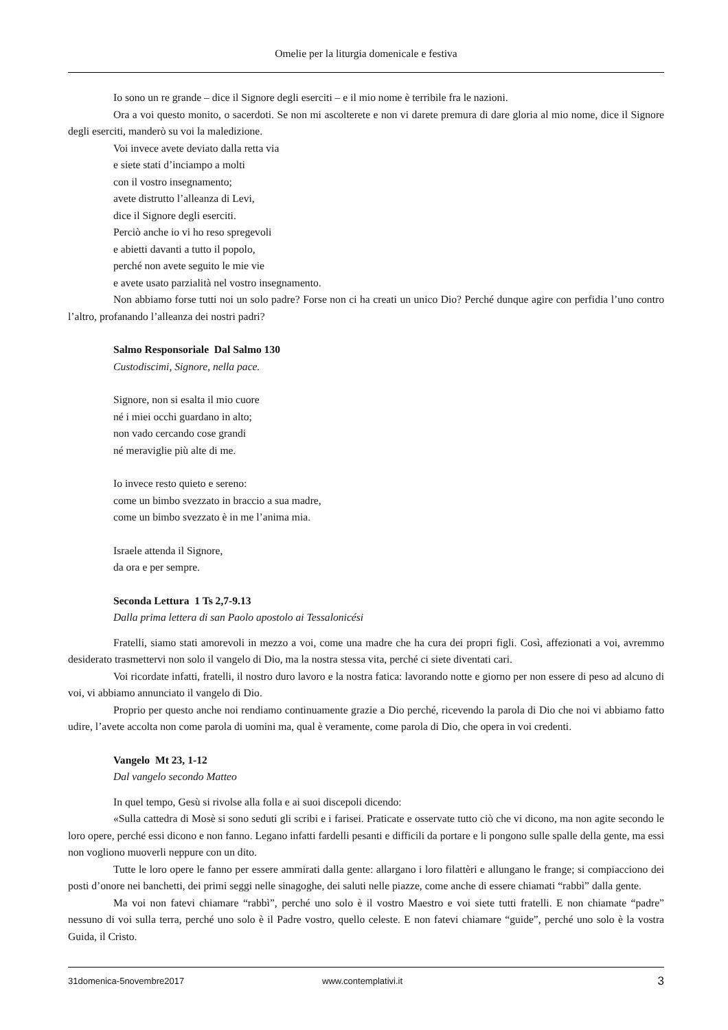Omelie per la liturgia domenicale e festiva
Io sono un re grande – dice il Signore degli eserciti – e il mio nome è terribile fra le nazioni.
Ora a voi questo monito, o sacerdoti. Se non mi ascolterete e non vi darete premura di dare gloria al mio nome, dice il Signore degli eserciti, manderò su voi la maledizione.
Voi invece avete deviato dalla retta via
e siete stati d’inciampo a molti
con il vostro insegnamento;
avete distrutto l’alleanza di Levi,
dice il Signore degli eserciti.
Perciò anche io vi ho reso spregevoli
e abietti davanti a tutto il popolo,
perché non avete seguito le mie vie
e avete usato parzialità nel vostro insegnamento.
Non abbiamo forse tutti noi un solo padre? Forse non ci ha creati un unico Dio? Perché dunque agire con perfidia l’uno contro l’altro, profanando l’alleanza dei nostri padri?
Salmo Responsoriale Dal Salmo 130
Custodiscimi, Signore, nella pace.
Signore, non si esalta il mio cuore
né i miei occhi guardano in alto;
non vado cercando cose grandi
né meraviglie più alte di me.
Io invece resto quieto e sereno:
come un bimbo svezzato in braccio a sua madre,
come un bimbo svezzato è in me l’anima mia.
Israele attenda il Signore,
da ora e per sempre.
Seconda Lettura 1 Ts 2,7-9.13
Dalla prima lettera di san Paolo apostolo ai Tessalonicési
Fratelli, siamo stati amorevoli in mezzo a voi, come una madre che ha cura dei propri figli. Così, affezionati a voi, avremmo desiderato trasmettervi non solo il vangelo di Dio, ma la nostra stessa vita, perché ci siete diventati cari.
Voi ricordate infatti, fratelli, il nostro duro lavoro e la nostra fatica: lavorando notte e giorno per non essere di peso ad alcuno di voi, vi abbiamo annunciato il vangelo di Dio.
Proprio per questo anche noi rendiamo continuamente grazie a Dio perché, ricevendo la parola di Dio che noi vi abbiamo fatto udire, l’avete accolta non come parola di uomini ma, qual è veramente, come parola di Dio, che opera in voi credenti.
Vangelo Mt 23, 1-12
Dal vangelo secondo Matteo
In quel tempo, Gesù si rivolse alla folla e ai suoi discepoli dicendo:
«Sulla cattedra di Mosè si sono seduti gli scribi e i farisei. Praticate e osservate tutto ciò che vi dicono, ma non agite secondo le loro opere, perché essi dicono e non fanno. Legano infatti fardelli pesanti e difficili da portare e li pongono sulle spalle della gente, ma essi non vogliono muoverli neppure con un dito.
Tutte le loro opere le fanno per essere ammirati dalla gente: allargano i loro filattèri e allungano le frange; si compiacciono dei posti d’onore nei banchetti, dei primi seggi nelle sinagoghe, dei saluti nelle piazze, come anche di essere chiamati “rabbì” dalla gente.
Ma voi non fatevi chiamare “rabbì”, perché uno solo è il vostro Maestro e voi siete tutti fratelli. E non chiamate “padre” nessuno di voi sulla terra, perché uno solo è il Padre vostro, quello celeste. E non fatevi chiamare “guide”, perché uno solo è la vostra Guida, il Cristo.
31domenica-5novembre2017 www.contemplativi.it 3